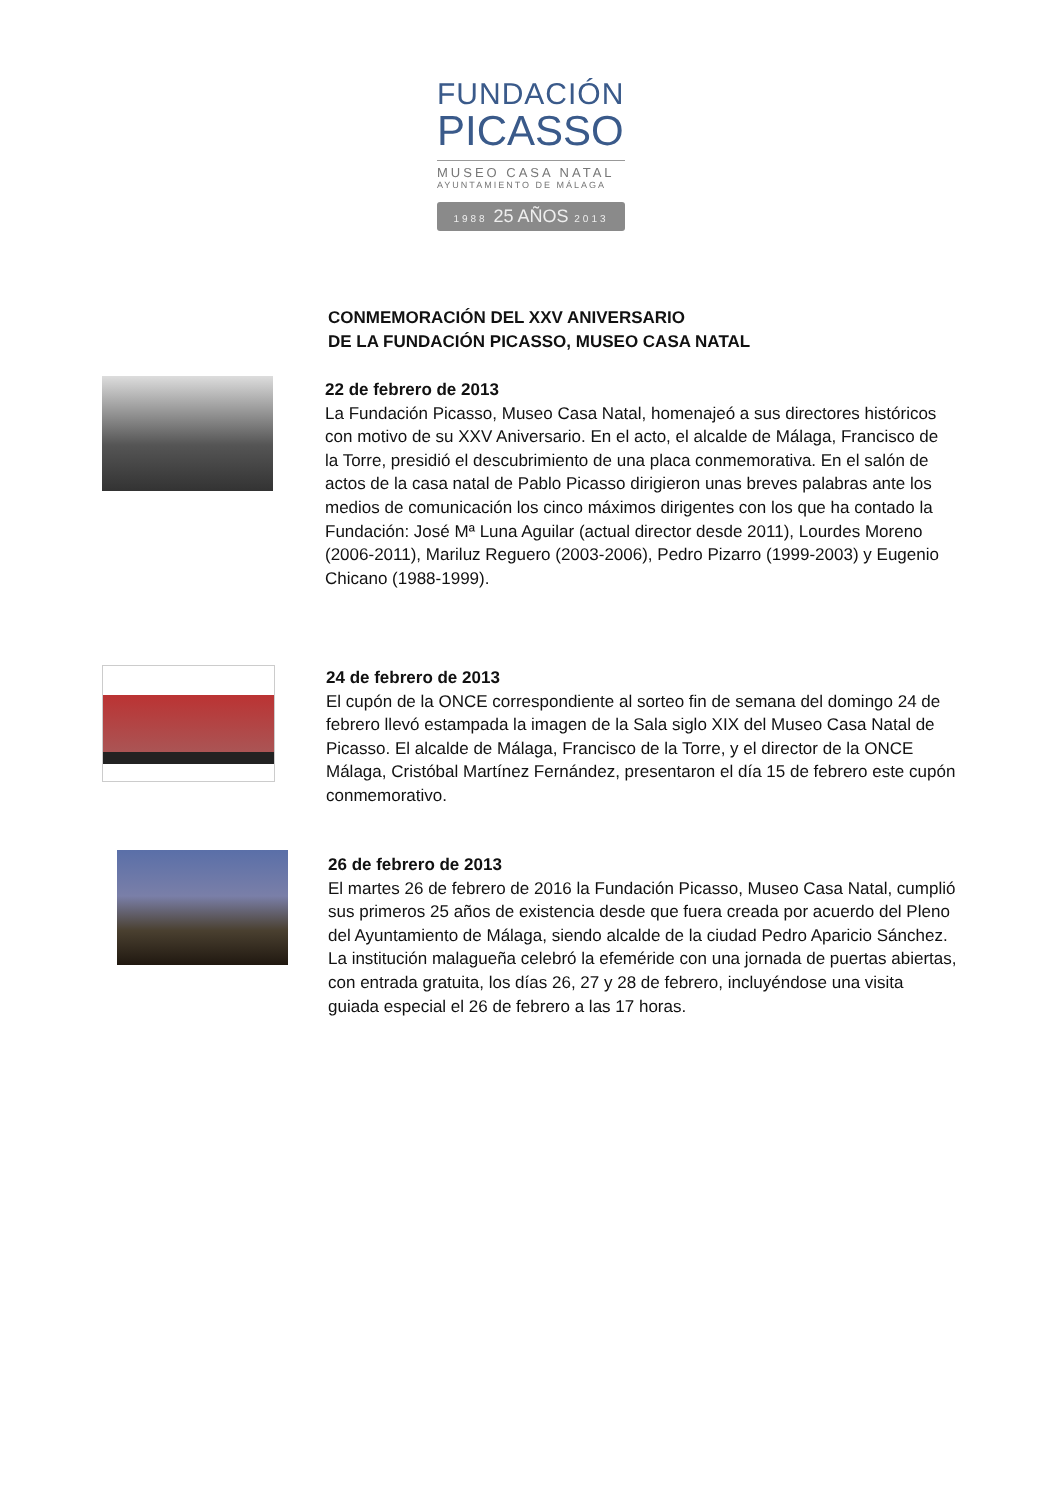FUNDACIÓN
PICASSO
MUSEO CASA NATAL
AYUNTAMIENTO DE MÁLAGA
1988 25 AÑOS 2013
CONMEMORACIÓN DEL XXV ANIVERSARIO
DE LA FUNDACIÓN PICASSO, MUSEO CASA NATAL
22 de febrero de 2013
La Fundación Picasso, Museo Casa Natal, homenajeó a sus directores históricos con motivo de su XXV Aniversario. En el acto, el alcalde de Málaga, Francisco de la Torre, presidió el descubrimiento de una placa conmemorativa. En el salón de actos de la casa natal de Pablo Picasso dirigieron unas breves palabras ante los medios de comunicación los cinco máximos dirigentes con los que ha contado la Fundación: José Mª Luna Aguilar (actual director desde 2011), Lourdes Moreno (2006-2011), Mariluz Reguero (2003-2006), Pedro Pizarro (1999-2003) y Eugenio Chicano (1988-1999).
24 de febrero de 2013
El cupón de la ONCE correspondiente al sorteo fin de semana del domingo 24 de febrero llevó estampada la imagen de la Sala siglo XIX del Museo Casa Natal de Picasso. El alcalde de Málaga, Francisco de la Torre, y el director de la ONCE Málaga, Cristóbal Martínez Fernández, presentaron el día 15 de febrero este cupón conmemorativo.
26 de febrero de 2013
El martes 26 de febrero de 2016 la Fundación Picasso, Museo Casa Natal, cumplió sus primeros 25 años de existencia desde que fuera creada por acuerdo del Pleno del Ayuntamiento de Málaga, siendo alcalde de la ciudad Pedro Aparicio Sánchez. La institución malagueña celebró la efeméride con una jornada de puertas abiertas, con entrada gratuita, los días 26, 27 y 28 de febrero, incluyéndose una visita guiada especial el 26 de febrero a las 17 horas.